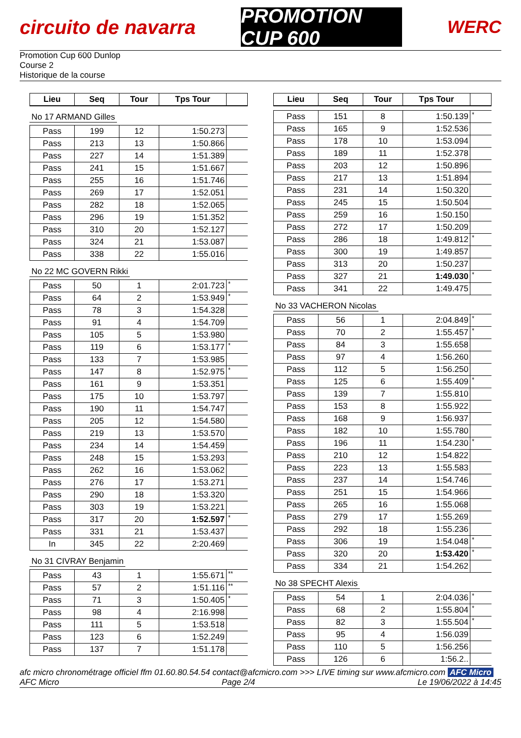circuito de navarra
PROMOTION CUP 600
WERC
Promotion Cup 600 Dunlop
Course 2
Historique de la course
| Lieu | Seq | Tour | Tps Tour | |
| --- | --- | --- | --- | --- |
No 17 ARMAND Gilles
| Pass | 199 | 12 | 1:50.273 | |
| Pass | 213 | 13 | 1:50.866 | |
| Pass | 227 | 14 | 1:51.389 | |
| Pass | 241 | 15 | 1:51.667 | |
| Pass | 255 | 16 | 1:51.746 | |
| Pass | 269 | 17 | 1:52.051 | |
| Pass | 282 | 18 | 1:52.065 | |
| Pass | 296 | 19 | 1:51.352 | |
| Pass | 310 | 20 | 1:52.127 | |
| Pass | 324 | 21 | 1:53.087 | |
| Pass | 338 | 22 | 1:55.016 | |
No 22 MC GOVERN Rikki
| Pass | 50 | 1 | 2:01.723 | * |
| Pass | 64 | 2 | 1:53.949 | * |
| Pass | 78 | 3 | 1:54.328 | |
| Pass | 91 | 4 | 1:54.709 | |
| Pass | 105 | 5 | 1:53.980 | |
| Pass | 119 | 6 | 1:53.177 | * |
| Pass | 133 | 7 | 1:53.985 | |
| Pass | 147 | 8 | 1:52.975 | * |
| Pass | 161 | 9 | 1:53.351 | |
| Pass | 175 | 10 | 1:53.797 | |
| Pass | 190 | 11 | 1:54.747 | |
| Pass | 205 | 12 | 1:54.580 | |
| Pass | 219 | 13 | 1:53.570 | |
| Pass | 234 | 14 | 1:54.459 | |
| Pass | 248 | 15 | 1:53.293 | |
| Pass | 262 | 16 | 1:53.062 | |
| Pass | 276 | 17 | 1:53.271 | |
| Pass | 290 | 18 | 1:53.320 | |
| Pass | 303 | 19 | 1:53.221 | |
| Pass | 317 | 20 | 1:52.597 | * |
| Pass | 331 | 21 | 1:53.437 | |
| In | 345 | 22 | 2:20.469 | |
No 31 CIVRAY Benjamin
| Pass | 43 | 1 | 1:55.671 | ** |
| Pass | 57 | 2 | 1:51.116 | ** |
| Pass | 71 | 3 | 1:50.405 | * |
| Pass | 98 | 4 | 2:16.998 | |
| Pass | 111 | 5 | 1:53.518 | |
| Pass | 123 | 6 | 1:52.249 | |
| Pass | 137 | 7 | 1:51.178 | |
| Lieu | Seq | Tour | Tps Tour | |
| --- | --- | --- | --- | --- |
| Pass | 151 | 8 | 1:50.139 | * |
| Pass | 165 | 9 | 1:52.536 | |
| Pass | 178 | 10 | 1:53.094 | |
| Pass | 189 | 11 | 1:52.378 | |
| Pass | 203 | 12 | 1:50.896 | |
| Pass | 217 | 13 | 1:51.894 | |
| Pass | 231 | 14 | 1:50.320 | |
| Pass | 245 | 15 | 1:50.504 | |
| Pass | 259 | 16 | 1:50.150 | |
| Pass | 272 | 17 | 1:50.209 | |
| Pass | 286 | 18 | 1:49.812 | * |
| Pass | 300 | 19 | 1:49.857 | |
| Pass | 313 | 20 | 1:50.237 | |
| Pass | 327 | 21 | 1:49.030 | * |
| Pass | 341 | 22 | 1:49.475 | |
No 33 VACHERON Nicolas
| Pass | 56 | 1 | 2:04.849 | * |
| Pass | 70 | 2 | 1:55.457 | * |
| Pass | 84 | 3 | 1:55.658 | |
| Pass | 97 | 4 | 1:56.260 | |
| Pass | 112 | 5 | 1:56.250 | |
| Pass | 125 | 6 | 1:55.409 | * |
| Pass | 139 | 7 | 1:55.810 | |
| Pass | 153 | 8 | 1:55.922 | |
| Pass | 168 | 9 | 1:56.937 | |
| Pass | 182 | 10 | 1:55.780 | |
| Pass | 196 | 11 | 1:54.230 | * |
| Pass | 210 | 12 | 1:54.822 | |
| Pass | 223 | 13 | 1:55.583 | |
| Pass | 237 | 14 | 1:54.746 | |
| Pass | 251 | 15 | 1:54.966 | |
| Pass | 265 | 16 | 1:55.068 | |
| Pass | 279 | 17 | 1:55.269 | |
| Pass | 292 | 18 | 1:55.236 | |
| Pass | 306 | 19 | 1:54.048 | * |
| Pass | 320 | 20 | 1:53.420 | * |
| Pass | 334 | 21 | 1:54.262 | |
No 38 SPECHT Alexis
| Pass | 54 | 1 | 2:04.036 | * |
| Pass | 68 | 2 | 1:55.804 | * |
| Pass | 82 | 3 | 1:55.504 | * |
| Pass | 95 | 4 | 1:56.039 | |
| Pass | 110 | 5 | 1:56.256 | |
| Pass | 126 | 6 | 1:56.2.. | |
afc micro chronométrage officiel ffm 01.60.80.54.54 contact@afcmicro.com >>> LIVE timing sur www.afcmicro.com AFC Micro
AFC Micro Page 2/4 Le 19/06/2022 à 14:45